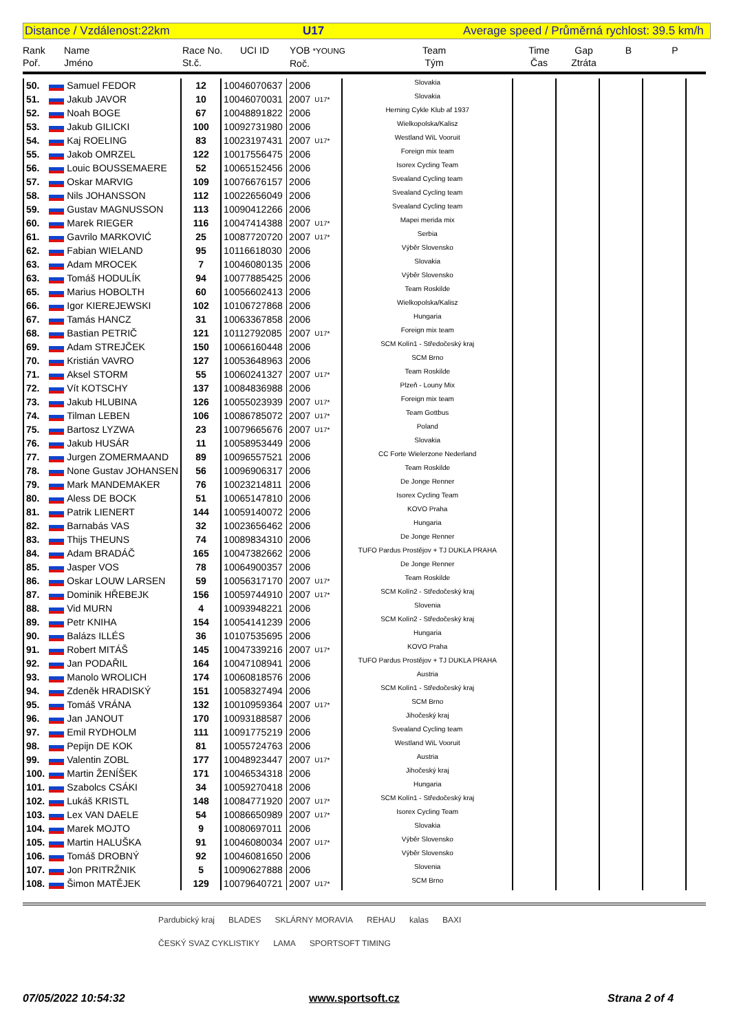Distance / Vzdálenost:22km U17 Average speed / Průměrná rychlost: 39.5 km/h
Rank
Poř.
Name
Jméno
Race No.
St.č.
UCI ID YOB *YOUNG
Roč.
Team
Tým
Time
Čas
Gap
Ztráta
B P
| 50. | Samuel FEDOR | 12 | 10046070637 | 2006 | | Slovakia | | | | |
| 51. | Jakub JAVOR | 10 | 10046070031 | 2007 | U17* | Slovakia | | | | |
| 52. | Noah BOGE | 67 | 10048891822 | 2006 | | Herning Cykle Klub af 1937 | | | | |
| 53. | Jakub GILICKI | 100 | 10092731980 | 2006 | | Wielkopolska/Kalisz | | | | |
| 54. | Kaj ROELING | 83 | 10023197431 | 2007 | U17* | Westland WiL Vooruit | | | | |
| 55. | Jakob OMRZEL | 122 | 10017556475 | 2006 | | Foreign mix team | | | | |
| 56. | Louic BOUSSEMAERE | 52 | 10065152456 | 2006 | | Isorex Cycling Team | | | | |
| 57. | Oskar MARVIG | 109 | 10076676157 | 2006 | | Svealand Cycling team | | | | |
| 58. | Nils JOHANSSON | 112 | 10022656049 | 2006 | | Svealand Cycling team | | | | |
| 59. | Gustav MAGNUSSON | 113 | 10090412266 | 2006 | | Svealand Cycling team | | | | |
| 60. | Marek RIEGER | 116 | 10047414388 | 2007 | U17* | Mapei merida mix | | | | |
| 61. | Gavrilo MARKOVIĆ | 25 | 10087720720 | 2007 | U17* | Serbia | | | | |
| 62. | Fabian WIELAND | 95 | 10116618030 | 2006 | | Výběr Slovensko | | | | |
| 63. | Adam MROCEK | 7 | 10046080135 | 2006 | | Slovakia | | | | |
| 63. | Tomáš HODULÍK | 94 | 10077885425 | 2006 | | Výběr Slovensko | | | | |
| 65. | Marius HOBOLTH | 60 | 10056602413 | 2006 | | Team Roskilde | | | | |
| 66. | Igor KIEREJEWSKI | 102 | 10106727868 | 2006 | | Wielkopolska/Kalisz | | | | |
| 67. | Tamás HANCZ | 31 | 10063367858 | 2006 | | Hungaria | | | | |
| 68. | Bastian PETRIČ | 121 | 10112792085 | 2007 | U17* | Foreign mix team | | | | |
| 69. | Adam STREJČEK | 150 | 10066160448 | 2006 | | SCM Kolín1 - Středočeský kraj | | | | |
| 70. | Kristián VAVRO | 127 | 10053648963 | 2006 | | SCM Brno | | | | |
| 71. | Aksel STORM | 55 | 10060241327 | 2007 | U17* | Team Roskilde | | | | |
| 72. | Vít KOTSCHY | 137 | 10084836988 | 2006 | | Plzeň - Louny Mix | | | | |
| 73. | Jakub HLUBINA | 126 | 10055023939 | 2007 | U17* | Foreign mix team | | | | |
| 74. | Tilman LEBEN | 106 | 10086785072 | 2007 | U17* | Team Gottbus | | | | |
| 75. | Bartosz LYZWA | 23 | 10079665676 | 2007 | U17* | Poland | | | | |
| 76. | Jakub HUSÁR | 11 | 10058953449 | 2006 | | Slovakia | | | | |
| 77. | Jurgen ZOMERMAAND | 89 | 10096557521 | 2006 | | CC Forte Wielerzone Nederland | | | | |
| 78. | None Gustav JOHANSEN | 56 | 10096906317 | 2006 | | Team Roskilde | | | | |
| 79. | Mark MANDEMAKER | 76 | 10023214811 | 2006 | | De Jonge Renner | | | | |
| 80. | Aless DE BOCK | 51 | 10065147810 | 2006 | | Isorex Cycling Team | | | | |
| 81. | Patrik LIENERT | 144 | 10059140072 | 2006 | | KOVO Praha | | | | |
| 82. | Barnabás VAS | 32 | 10023656462 | 2006 | | Hungaria | | | | |
| 83. | Thijs THEUNS | 74 | 10089834310 | 2006 | | De Jonge Renner | | | | |
| 84. | Adam BRADÁČ | 165 | 10047382662 | 2006 | | TUFO Pardus Prostějov + TJ DUKLA PRAHA | | | | |
| 85. | Jasper VOS | 78 | 10064900357 | 2006 | | De Jonge Renner | | | | |
| 86. | Oskar LOUW LARSEN | 59 | 10056317170 | 2007 | U17* | Team Roskilde | | | | |
| 87. | Dominik HŘEBEJK | 156 | 10059744910 | 2007 | U17* | SCM Kolín2 - Středočeský kraj | | | | |
| 88. | Vid MURN | 4 | 10093948221 | 2006 | | Slovenia | | | | |
| 89. | Petr KNIHA | 154 | 10054141239 | 2006 | | SCM Kolín2 - Středočeský kraj | | | | |
| 90. | Balázs ILLÉS | 36 | 10107535695 | 2006 | | Hungaria | | | | |
| 91. | Robert MITÁŠ | 145 | 10047339216 | 2007 | U17* | KOVO Praha | | | | |
| 92. | Jan PODAŘIL | 164 | 10047108941 | 2006 | | TUFO Pardus Prostějov + TJ DUKLA PRAHA | | | | |
| 93. | Manolo WROLICH | 174 | 10060818576 | 2006 | | Austria | | | | |
| 94. | Zdeněk HRADISKÝ | 151 | 10058327494 | 2006 | | SCM Kolín1 - Středočeský kraj | | | | |
| 95. | Tomáš VRÁNA | 132 | 10010959364 | 2007 | U17* | SCM Brno | | | | |
| 96. | Jan JANOUT | 170 | 10093188587 | 2006 | | Jihočeský kraj | | | | |
| 97. | Emil RYDHOLM | 111 | 10091775219 | 2006 | | Svealand Cycling team | | | | |
| 98. | Pepijn DE KOK | 81 | 10055724763 | 2006 | | Westland WiL Vooruit | | | | |
| 99. | Valentin ZOBL | 177 | 10048923447 | 2007 | U17* | Austria | | | | |
| 100. | Martin ŽENÍŠEK | 171 | 10046534318 | 2006 | | Jihočeský kraj | | | | |
| 101. | Szabolcs CSÁKI | 34 | 10059270418 | 2006 | | Hungaria | | | | |
| 102. | Lukáš KRISTL | 148 | 10084771920 | 2007 | U17* | SCM Kolín1 - Středočeský kraj | | | | |
| 103. | Lex VAN DAELE | 54 | 10086650989 | 2007 | U17* | Isorex Cycling Team | | | | |
| 104. | Marek MOJTO | 9 | 10080697011 | 2006 | | Slovakia | | | | |
| 105. | Martin HALUŠKA | 91 | 10046080034 | 2007 | U17* | Výběr Slovensko | | | | |
| 106. | Tomáš DROBNÝ | 92 | 10046081650 | 2006 | | Výběr Slovensko | | | | |
| 107. | Jon PRITRŽNIK | 5 | 10090627888 | 2006 | | Slovenia | | | | |
| 108. | Šimon MATĚJEK | 129 | 10079640721 | 2007 | U17* | SCM Brno | | | | |
Pardubický kraj BLADES SKLÁRNY MORAVIA REHAU kalas BAXI ČESKÝ SVAZ CYKLISTIKY LAMA SPORTSOFT TIMING
07/05/2022 10:54:32 www.sportsoft.cz Strana 2 of 4